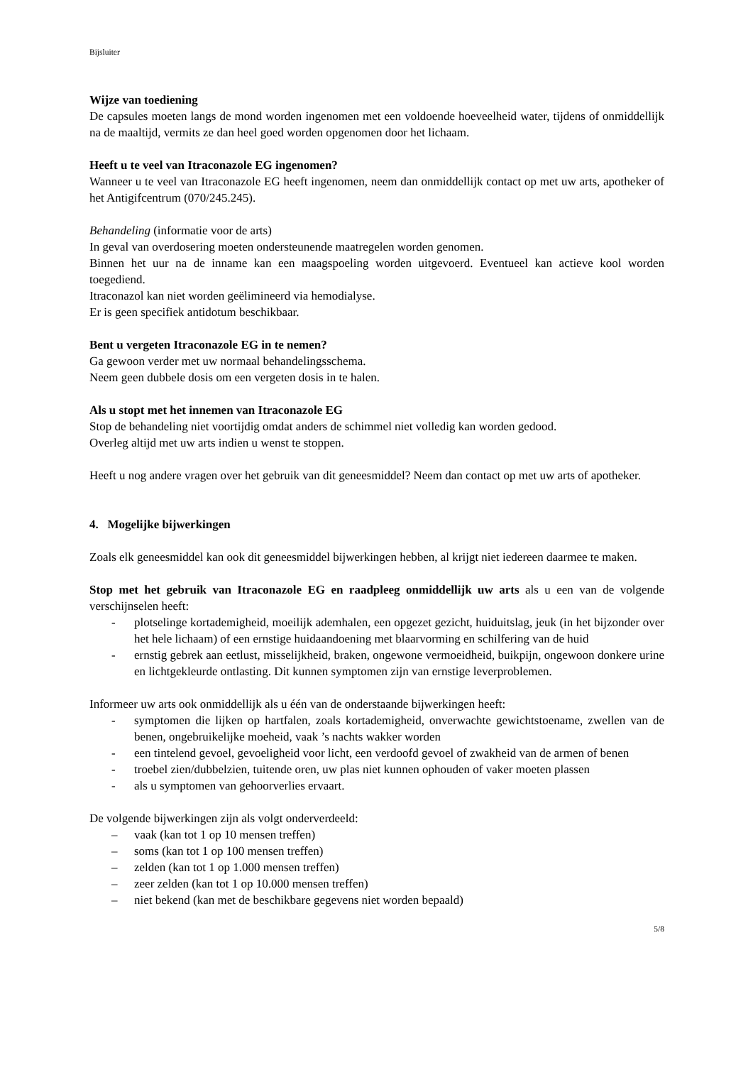Bijsluiter
Wijze van toediening
De capsules moeten langs de mond worden ingenomen met een voldoende hoeveelheid water, tijdens of onmiddellijk na de maaltijd, vermits ze dan heel goed worden opgenomen door het lichaam.
Heeft u te veel van Itraconazole EG ingenomen?
Wanneer u te veel van Itraconazole EG heeft ingenomen, neem dan onmiddellijk contact op met uw arts, apotheker of het Antigifcentrum (070/245.245).
Behandeling (informatie voor de arts)
In geval van overdosering moeten ondersteunende maatregelen worden genomen.
Binnen het uur na de inname kan een maagspoeling worden uitgevoerd. Eventueel kan actieve kool worden toegediend.
Itraconazol kan niet worden geëlimineerd via hemodialyse.
Er is geen specifiek antidotum beschikbaar.
Bent u vergeten Itraconazole EG in te nemen?
Ga gewoon verder met uw normaal behandelingsschema.
Neem geen dubbele dosis om een vergeten dosis in te halen.
Als u stopt met het innemen van Itraconazole EG
Stop de behandeling niet voortijdig omdat anders de schimmel niet volledig kan worden gedood.
Overleg altijd met uw arts indien u wenst te stoppen.
Heeft u nog andere vragen over het gebruik van dit geneesmiddel? Neem dan contact op met uw arts of apotheker.
4. Mogelijke bijwerkingen
Zoals elk geneesmiddel kan ook dit geneesmiddel bijwerkingen hebben, al krijgt niet iedereen daarmee te maken.
Stop met het gebruik van Itraconazole EG en raadpleeg onmiddellijk uw arts als u een van de volgende verschijnselen heeft:
- plotselinge kortademigheid, moeilijk ademhalen, een opgezet gezicht, huiduitslag, jeuk (in het bijzonder over het hele lichaam) of een ernstige huidaandoening met blaarvorming en schilfering van de huid
- ernstig gebrek aan eetlust, misselijkheid, braken, ongewone vermoeidheid, buikpijn, ongewoon donkere urine en lichtgekleurde ontlasting. Dit kunnen symptomen zijn van ernstige leverproblemen.
Informeer uw arts ook onmiddellijk als u één van de onderstaande bijwerkingen heeft:
- symptomen die lijken op hartfalen, zoals kortademigheid, onverwachte gewichtstoename, zwellen van de benen, ongebruikelijke moeheid, vaak ’s nachts wakker worden
- een tintelend gevoel, gevoeligheid voor licht, een verdoofd gevoel of zwakheid van de armen of benen
- troebel zien/dubbelzien, tuitende oren, uw plas niet kunnen ophouden of vaker moeten plassen
- als u symptomen van gehoorverlies ervaart.
De volgende bijwerkingen zijn als volgt onderverdeeld:
– vaak (kan tot 1 op 10 mensen treffen)
– soms (kan tot 1 op 100 mensen treffen)
– zelden (kan tot 1 op 1.000 mensen treffen)
– zeer zelden (kan tot 1 op 10.000 mensen treffen)
– niet bekend (kan met de beschikbare gegevens niet worden bepaald)
5/8